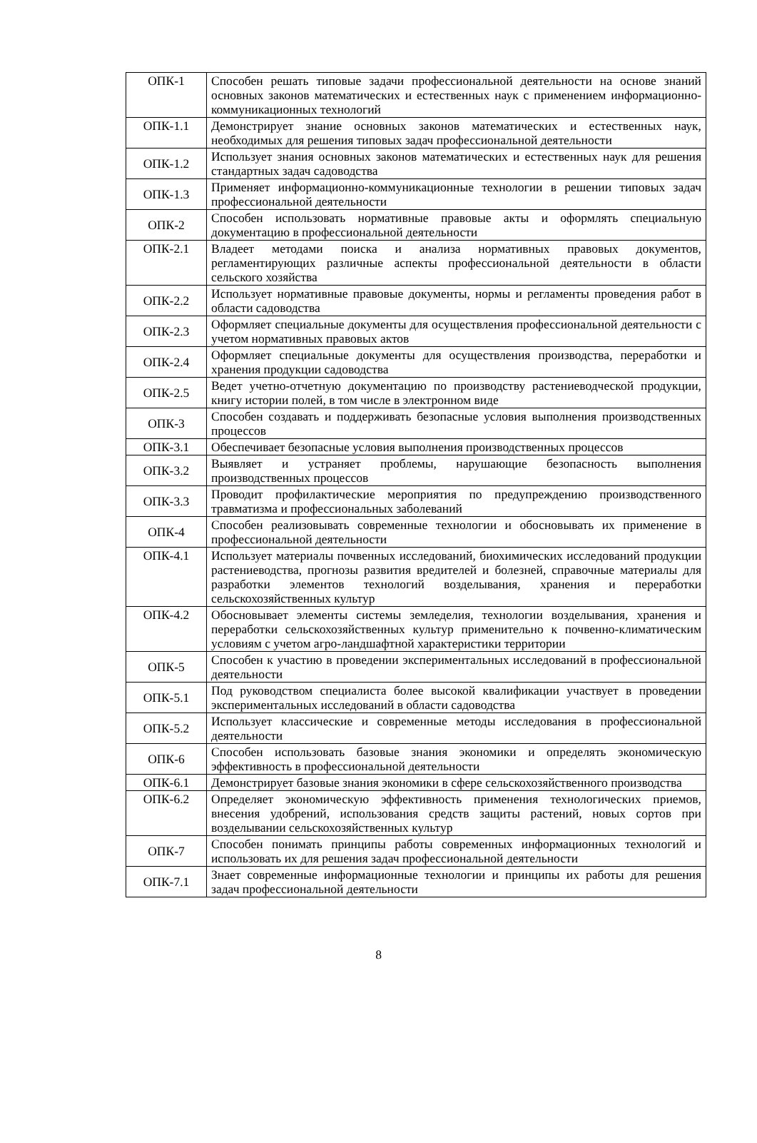| ОПК-1 | Способен решать типовые задачи профессиональной деятельности на основе знаний основных законов математических и естественных наук с применением информационно-коммуникационных технологий |
| ОПК-1.1 | Демонстрирует знание основных законов математических и естественных наук, необходимых для решения типовых задач профессиональной деятельности |
| ОПК-1.2 | Использует знания основных законов математических и естественных наук для решения стандартных задач садоводства |
| ОПК-1.3 | Применяет информационно-коммуникационные технологии в решении типовых задач профессиональной деятельности |
| ОПК-2 | Способен использовать нормативные правовые акты и оформлять специальную документацию в профессиональной деятельности |
| ОПК-2.1 | Владеет методами поиска и анализа нормативных правовых документов, регламентирующих различные аспекты профессиональной деятельности в области сельского хозяйства |
| ОПК-2.2 | Использует нормативные правовые документы, нормы и регламенты проведения работ в области садоводства |
| ОПК-2.3 | Оформляет специальные документы для осуществления профессиональной деятельности с учетом нормативных правовых актов |
| ОПК-2.4 | Оформляет специальные документы для осуществления производства, переработки и хранения продукции садоводства |
| ОПК-2.5 | Ведет учетно-отчетную документацию по производству растениеводческой продукции, книгу истории полей, в том числе в электронном виде |
| ОПК-3 | Способен создавать и поддерживать безопасные условия выполнения производственных процессов |
| ОПК-3.1 | Обеспечивает безопасные условия выполнения производственных процессов |
| ОПК-3.2 | Выявляет и устраняет проблемы, нарушающие безопасность выполнения производственных процессов |
| ОПК-3.3 | Проводит профилактические мероприятия по предупреждению производственного травматизма и профессиональных заболеваний |
| ОПК-4 | Способен реализовывать современные технологии и обосновывать их применение в профессиональной деятельности |
| ОПК-4.1 | Использует материалы почвенных исследований, биохимических исследований продукции растениеводства, прогнозы развития вредителей и болезней, справочные материалы для разработки элементов технологий возделывания, хранения и переработки сельскохозяйственных культур |
| ОПК-4.2 | Обосновывает элементы системы земледелия, технологии возделывания, хранения и переработки сельскохозяйственных культур применительно к почвенно-климатическим условиям с учетом агро-ландшафтной характеристики территории |
| ОПК-5 | Способен к участию в проведении экспериментальных исследований в профессиональной деятельности |
| ОПК-5.1 | Под руководством специалиста более высокой квалификации участвует в проведении экспериментальных исследований в области садоводства |
| ОПК-5.2 | Использует классические и современные методы исследования в профессиональной деятельности |
| ОПК-6 | Способен использовать базовые знания экономики и определять экономическую эффективность в профессиональной деятельности |
| ОПК-6.1 | Демонстрирует базовые знания экономики в сфере сельскохозяйственного производства |
| ОПК-6.2 | Определяет экономическую эффективность применения технологических приемов, внесения удобрений, использования средств защиты растений, новых сортов при возделывании сельскохозяйственных культур |
| ОПК-7 | Способен понимать принципы работы современных информационных технологий и использовать их для решения задач профессиональной деятельности |
| ОПК-7.1 | Знает современные информационные технологии и принципы их работы для решения задач профессиональной деятельности |
8